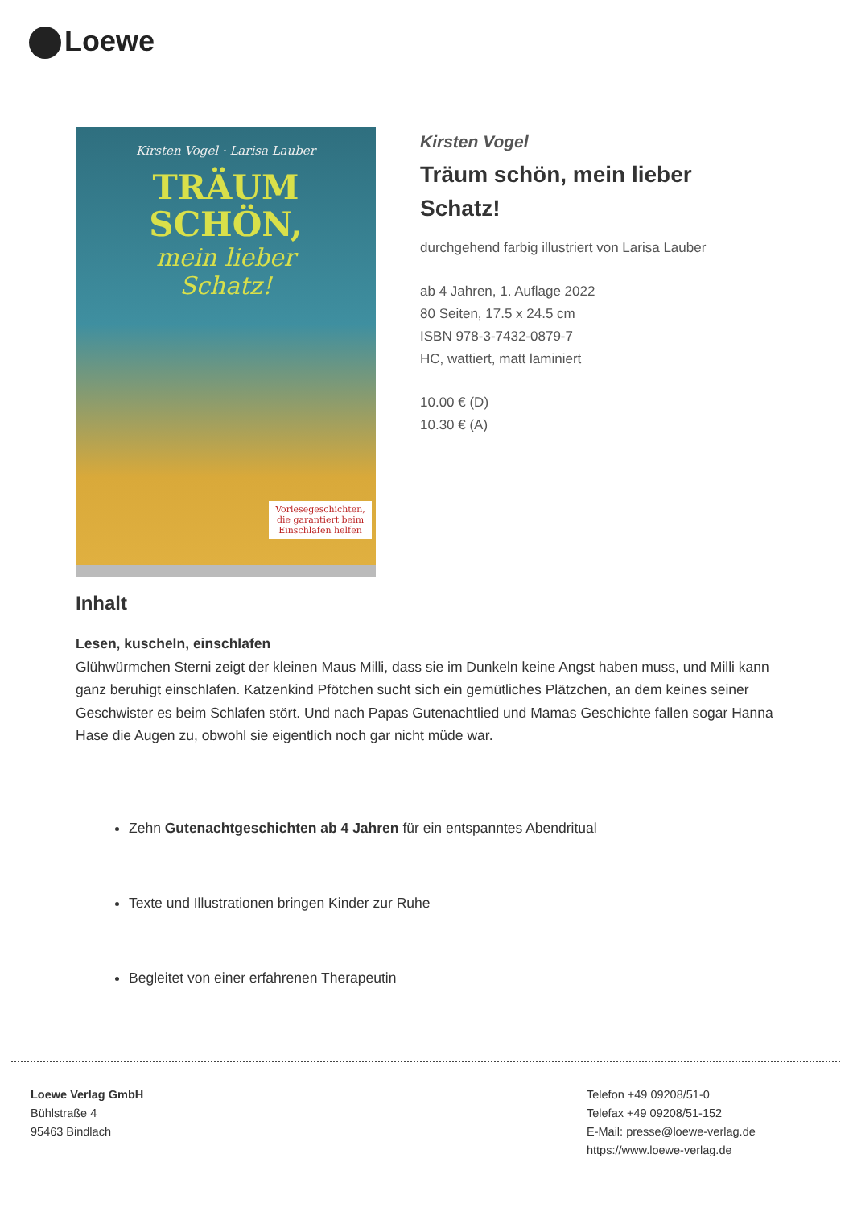Loewe
Kirsten Vogel · Larisa Lauber
TRÄUM
SCHÖN,
mein lieber
Schatz!
Vorlesegeschichten, die garantiert beim Einschlafen helfen
Kirsten Vogel
Träum schön, mein lieber Schatz!
durchgehend farbig illustriert von Larisa Lauber
ab 4 Jahren, 1. Auflage 2022
80 Seiten, 17.5 x 24.5 cm
ISBN 978-3-7432-0879-7
HC, wattiert, matt laminiert
10.00 € (D)
10.30 € (A)
Inhalt
Lesen, kuscheln, einschlafen
Glühwürmchen Sterni zeigt der kleinen Maus Milli, dass sie im Dunkeln keine Angst haben muss, und Milli kann ganz beruhigt einschlafen. Katzenkind Pfötchen sucht sich ein gemütliches Plätzchen, an dem keines seiner Geschwister es beim Schlafen stört. Und nach Papas Gutenachtlied und Mamas Geschichte fallen sogar Hanna Hase die Augen zu, obwohl sie eigentlich noch gar nicht müde war.
Zehn Gutenachtgeschichten ab 4 Jahren für ein entspanntes Abendritual
Texte und Illustrationen bringen Kinder zur Ruhe
Begleitet von einer erfahrenen Therapeutin
Loewe Verlag GmbH
Bühlstraße 4
95463 Bindlach
Telefon +49 09208/51-0
Telefax +49 09208/51-152
E-Mail: presse@loewe-verlag.de
https://www.loewe-verlag.de